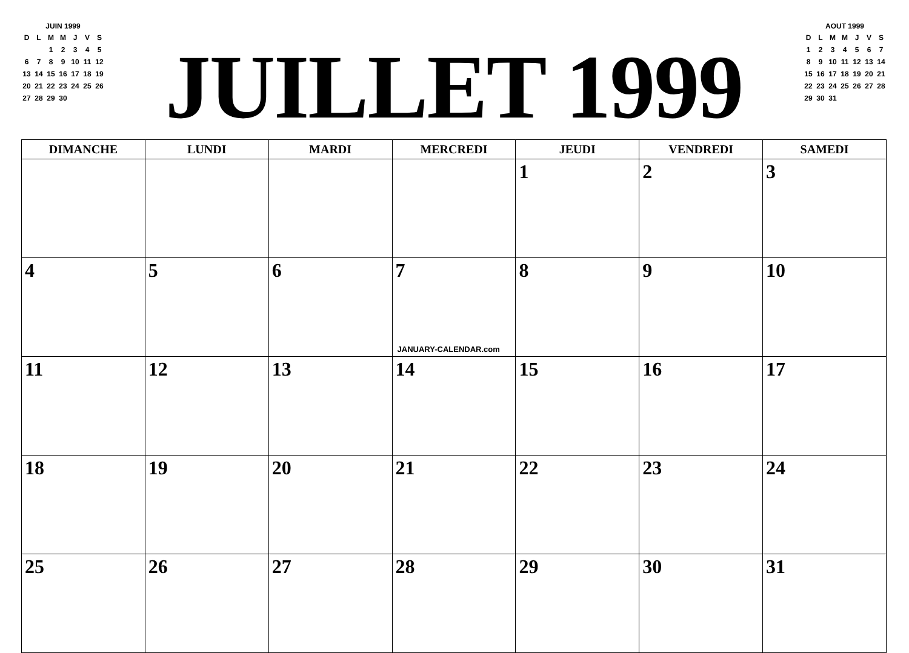JUIN 1999
| D | L | M | M | J | V | S |
| | | 1 | 2 | 3 | 4 | 5 |
| 6 | 7 | 8 | 9 | 10 | 11 | 12 |
| 13 | 14 | 15 | 16 | 17 | 18 | 19 |
| 20 | 21 | 22 | 23 | 24 | 25 | 26 |
| 27 | 28 | 29 | 30 | | | |
JUILLET 1999
AOUT 1999
| D | L | M | M | J | V | S |
| 1 | 2 | 3 | 4 | 5 | 6 | 7 |
| 8 | 9 | 10 | 11 | 12 | 13 | 14 |
| 15 | 16 | 17 | 18 | 19 | 20 | 21 |
| 22 | 23 | 24 | 25 | 26 | 27 | 28 |
| 29 | 30 | 31 | | | | |
| DIMANCHE | LUNDI | MARDI | MERCREDI | JEUDI | VENDREDI | SAMEDI |
| --- | --- | --- | --- | --- | --- | --- |
| | | | | 1 | 2 | 3 |
| 4 | 5 | 6 | 7 JANUARY-CALENDAR.com | 8 | 9 | 10 |
| 11 | 12 | 13 | 14 | 15 | 16 | 17 |
| 18 | 19 | 20 | 21 | 22 | 23 | 24 |
| 25 | 26 | 27 | 28 | 29 | 30 | 31 |